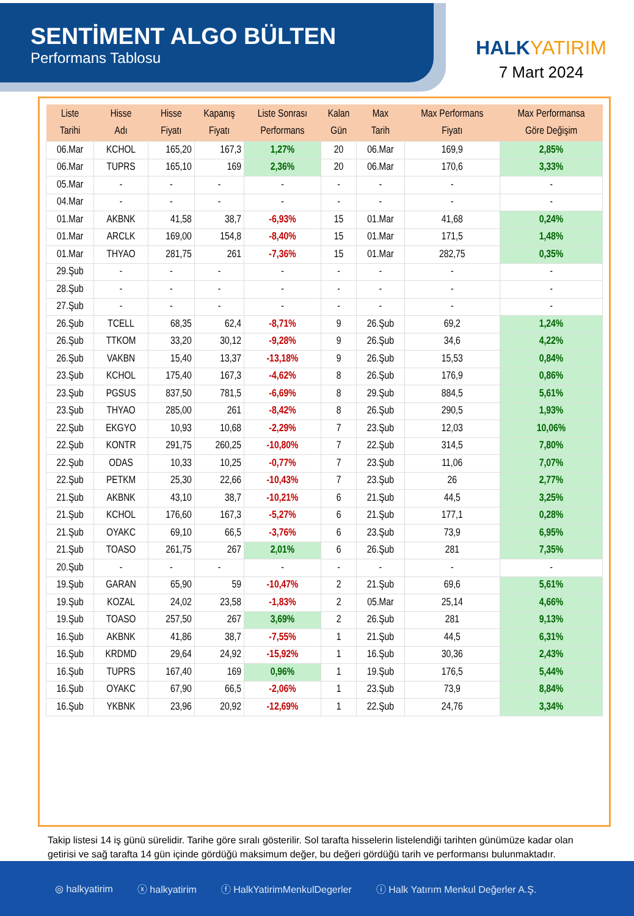SENTİMENT ALGO BÜLTEN
Performans Tablosu
HALKYATIRIM
7 Mart 2024
| Liste Tarihi | Hisse Adı | Hisse Fiyatı | Kapanış Fiyatı | Liste Sonrası Performans | Kalan Gün | Max Tarih | Max Performans Fiyatı | Max Performansa Göre Değişim |
| --- | --- | --- | --- | --- | --- | --- | --- | --- |
| 06.Mar | KCHOL | 165,20 | 167,3 | 1,27% | 20 | 06.Mar | 169,9 | 2,85% |
| 06.Mar | TUPRS | 165,10 | 169 | 2,36% | 20 | 06.Mar | 170,6 | 3,33% |
| 05.Mar | - | - | - | - | - | - | - | - |
| 04.Mar | - | - | - | - | - | - | - | - |
| 01.Mar | AKBNK | 41,58 | 38,7 | -6,93% | 15 | 01.Mar | 41,68 | 0,24% |
| 01.Mar | ARCLK | 169,00 | 154,8 | -8,40% | 15 | 01.Mar | 171,5 | 1,48% |
| 01.Mar | THYAO | 281,75 | 261 | -7,36% | 15 | 01.Mar | 282,75 | 0,35% |
| 29.Şub | - | - | - | - | - | - | - | - |
| 28.Şub | - | - | - | - | - | - | - | - |
| 27.Şub | - | - | - | - | - | - | - | - |
| 26.Şub | TCELL | 68,35 | 62,4 | -8,71% | 9 | 26.Şub | 69,2 | 1,24% |
| 26.Şub | TTKOM | 33,20 | 30,12 | -9,28% | 9 | 26.Şub | 34,6 | 4,22% |
| 26.Şub | VAKBN | 15,40 | 13,37 | -13,18% | 9 | 26.Şub | 15,53 | 0,84% |
| 23.Şub | KCHOL | 175,40 | 167,3 | -4,62% | 8 | 26.Şub | 176,9 | 0,86% |
| 23.Şub | PGSUS | 837,50 | 781,5 | -6,69% | 8 | 29.Şub | 884,5 | 5,61% |
| 23.Şub | THYAO | 285,00 | 261 | -8,42% | 8 | 26.Şub | 290,5 | 1,93% |
| 22.Şub | EKGYO | 10,93 | 10,68 | -2,29% | 7 | 23.Şub | 12,03 | 10,06% |
| 22.Şub | KONTR | 291,75 | 260,25 | -10,80% | 7 | 22.Şub | 314,5 | 7,80% |
| 22.Şub | ODAS | 10,33 | 10,25 | -0,77% | 7 | 23.Şub | 11,06 | 7,07% |
| 22.Şub | PETKM | 25,30 | 22,66 | -10,43% | 7 | 23.Şub | 26 | 2,77% |
| 21.Şub | AKBNK | 43,10 | 38,7 | -10,21% | 6 | 21.Şub | 44,5 | 3,25% |
| 21.Şub | KCHOL | 176,60 | 167,3 | -5,27% | 6 | 21.Şub | 177,1 | 0,28% |
| 21.Şub | OYAKC | 69,10 | 66,5 | -3,76% | 6 | 23.Şub | 73,9 | 6,95% |
| 21.Şub | TOASO | 261,75 | 267 | 2,01% | 6 | 26.Şub | 281 | 7,35% |
| 20.Şub | - | - | - | - | - | - | - | - |
| 19.Şub | GARAN | 65,90 | 59 | -10,47% | 2 | 21.Şub | 69,6 | 5,61% |
| 19.Şub | KOZAL | 24,02 | 23,58 | -1,83% | 2 | 05.Mar | 25,14 | 4,66% |
| 19.Şub | TOASO | 257,50 | 267 | 3,69% | 2 | 26.Şub | 281 | 9,13% |
| 16.Şub | AKBNK | 41,86 | 38,7 | -7,55% | 1 | 21.Şub | 44,5 | 6,31% |
| 16.Şub | KRDMD | 29,64 | 24,92 | -15,92% | 1 | 16.Şub | 30,36 | 2,43% |
| 16.Şub | TUPRS | 167,40 | 169 | 0,96% | 1 | 19.Şub | 176,5 | 5,44% |
| 16.Şub | OYAKC | 67,90 | 66,5 | -2,06% | 1 | 23.Şub | 73,9 | 8,84% |
| 16.Şub | YKBNK | 23,96 | 20,92 | -12,69% | 1 | 22.Şub | 24,76 | 3,34% |
Takip listesi 14 iş günü sürelidir. Tarihe göre sıralı gösterilir. Sol tarafta hisselerin listelendiği tarihten günümüze kadar olan getirisi ve sağ tarafta 14 gün içinde gördüğü maksimum değer, bu değeri gördüğü tarih ve performansı bulunmaktadır.
◎ halkyatirim ⓧ halkyatirim ⓕ HalkYatirimMenkulDegerler ⓘ Halk Yatırım Menkul Değerler A.Ş.